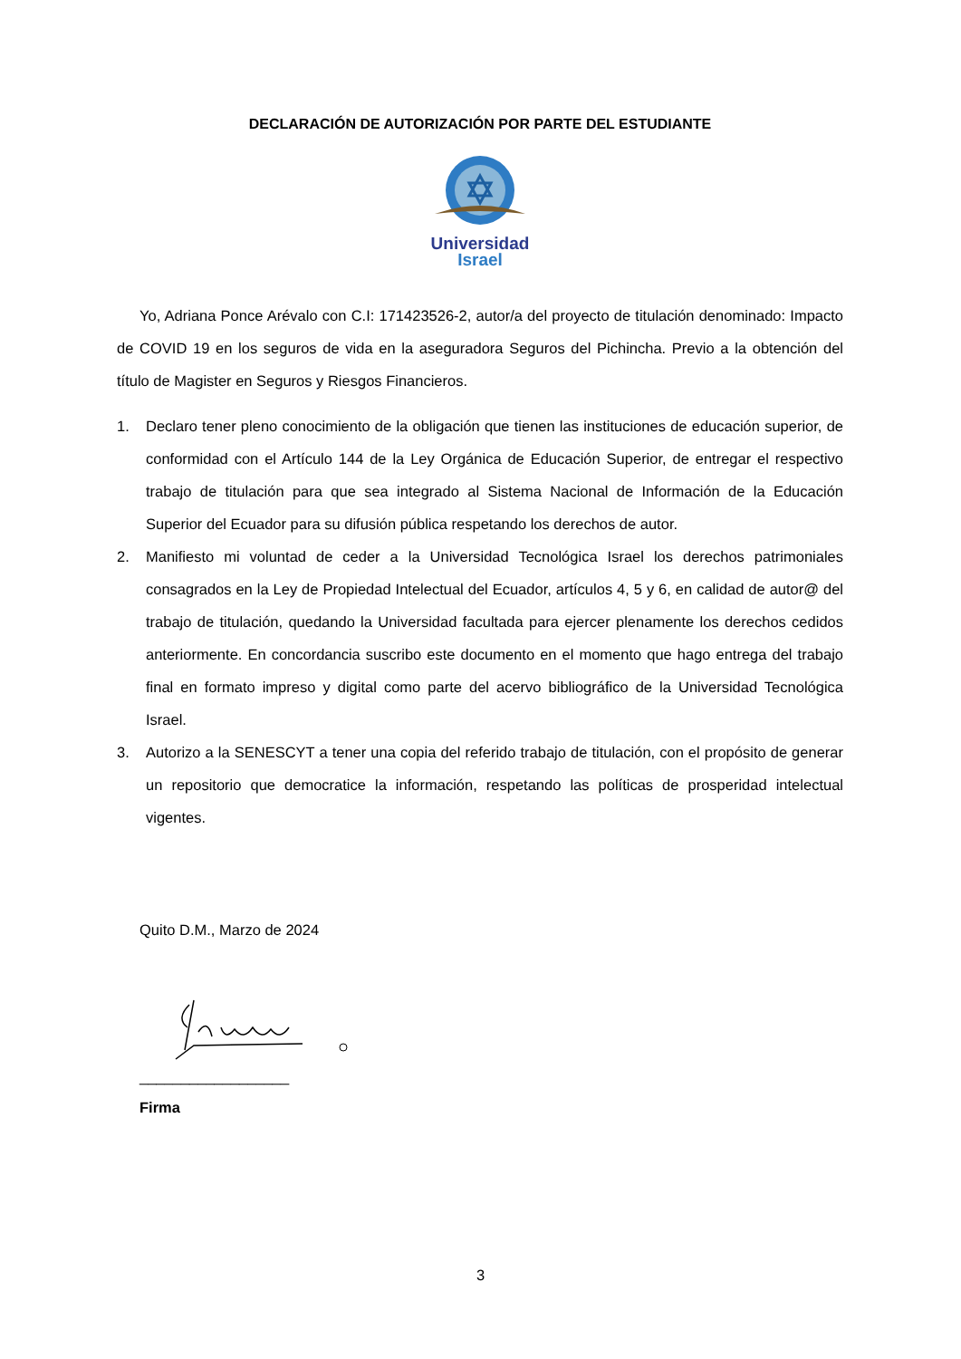DECLARACIÓN DE AUTORIZACIÓN POR PARTE DEL ESTUDIANTE
Universidad
Israel
Yo, Adriana Ponce Arévalo con C.I: 171423526-2, autor/a del proyecto de titulación denominado: Impacto de COVID 19 en los seguros de vida en la aseguradora Seguros del Pichincha. Previo a la obtención del título de Magister en Seguros y Riesgos Financieros.
1. Declaro tener pleno conocimiento de la obligación que tienen las instituciones de educación superior, de conformidad con el Artículo 144 de la Ley Orgánica de Educación Superior, de entregar el respectivo trabajo de titulación para que sea integrado al Sistema Nacional de Información de la Educación Superior del Ecuador para su difusión pública respetando los derechos de autor.
2. Manifiesto mi voluntad de ceder a la Universidad Tecnológica Israel los derechos patrimoniales consagrados en la Ley de Propiedad Intelectual del Ecuador, artículos 4, 5 y 6, en calidad de autor@ del trabajo de titulación, quedando la Universidad facultada para ejercer plenamente los derechos cedidos anteriormente. En concordancia suscribo este documento en el momento que hago entrega del trabajo final en formato impreso y digital como parte del acervo bibliográfico de la Universidad Tecnológica Israel.
3. Autorizo a la SENESCYT a tener una copia del referido trabajo de titulación, con el propósito de generar un repositorio que democratice la información, respetando las políticas de prosperidad intelectual vigentes.
Quito D.M., Marzo de 2024
__________________
Firma
3